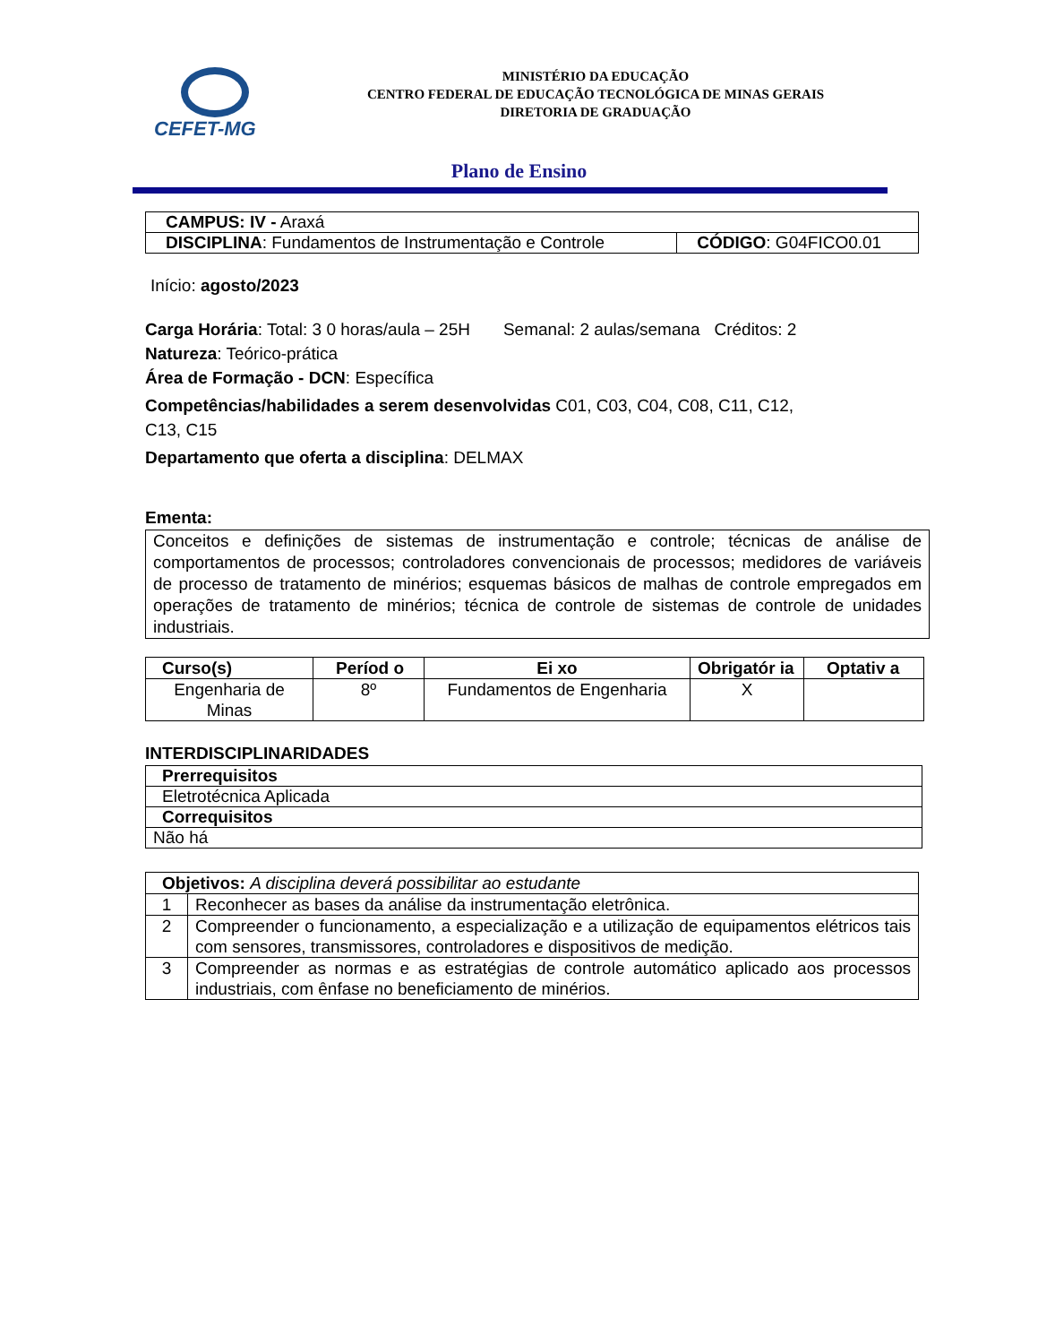CEFET-MG
MINISTÉRIO DA EDUCAÇÃO
CENTRO FEDERAL DE EDUCAÇÃO TECNOLÓGICA DE MINAS GERAIS
DIRETORIA DE GRADUAÇÃO
Plano de Ensino
| CAMPUS: IV - Araxá | |
| DISCIPLINA : Fundamentos de Instrumentação e Controle | CÓDIGO : G04FICO0.01 |
Início: agosto/2023
Carga Horária: Total: 3 0 horas/aula – 25H Semanal: 2 aulas/semana Créditos: 2
Natureza: Teórico-prática
Área de Formação - DCN: Específica
Competências/habilidades a serem desenvolvidas C01, C03, C04, C08, C11, C12,
C13, C15
Departamento que oferta a disciplina: DELMAX
Ementa:
Conceitos e definições de sistemas de instrumentação e controle; técnicas de análise de comportamentos de processos; controladores convencionais de processos; medidores de variáveis de processo de tratamento de minérios; esquemas básicos de malhas de controle empregados em operações de tratamento de minérios; técnica de controle de sistemas de controle de unidades industriais.
| Curso(s) | Períod o | Ei xo | Obrigatór ia | Optativ a |
| --- | --- | --- | --- | --- |
| Engenharia de Minas | 8º | Fundamentos de Engenharia | X | |
INTERDISCIPLINARIDADES
| Prerrequisitos |
| Eletrotécnica Aplicada |
| Correquisitos |
| Não há |
| Objetivos: A disciplina deverá possibilitar ao estudante | |
| 1 | Reconhecer as bases da análise da instrumentação eletrônica. |
| 2 | Compreender o funcionamento, a especialização e a utilização de equipamentos elétricos tais com sensores, transmissores, controladores e dispositivos de medição. |
| 3 | Compreender as normas e as estratégias de controle automático aplicado aos processos industriais, com ênfase no beneficiamento de minérios. |